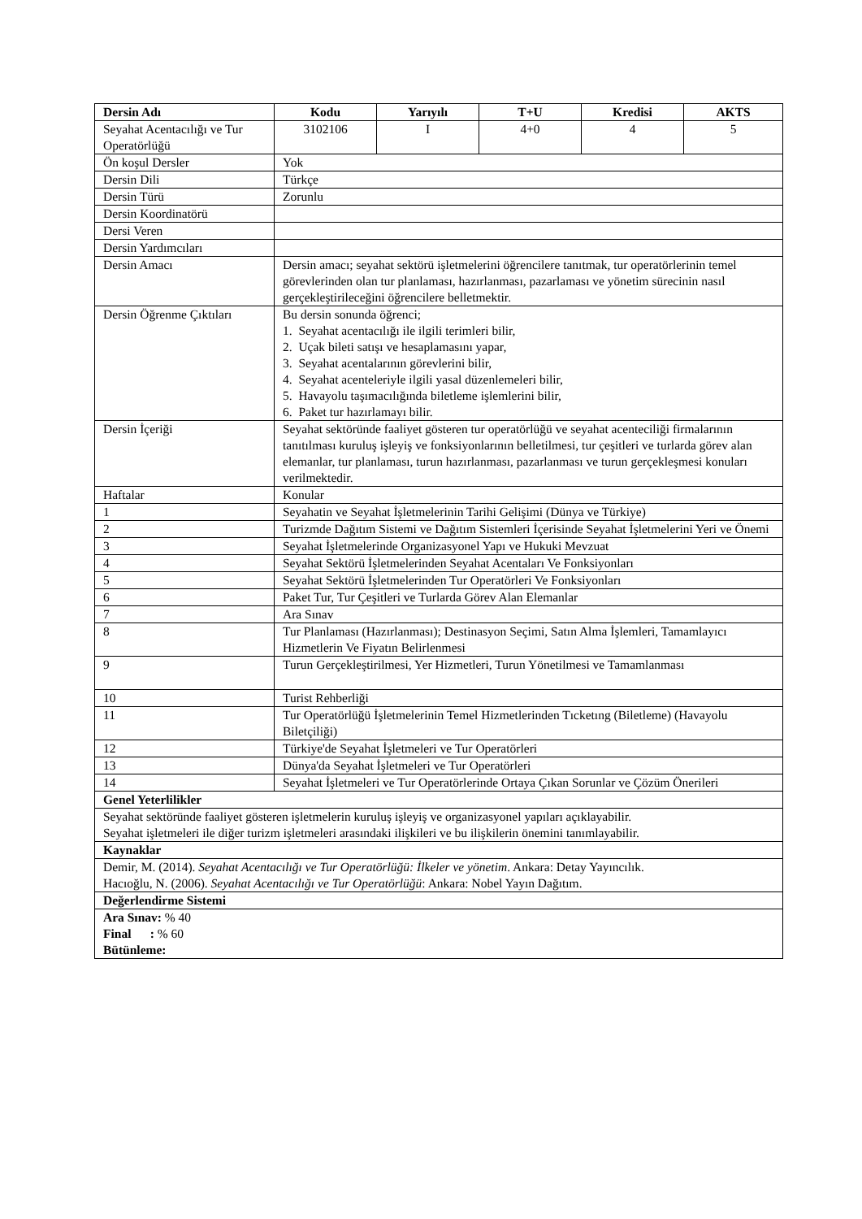| Dersin Adı | Kodu | Yarıyılı | T+U | Kredisi | AKTS |
| --- | --- | --- | --- | --- | --- |
| Seyahat Acentacılığı ve Tur Operatörlüğü | 3102106 | I | 4+0 | 4 | 5 |
| Ön koşul Dersler | Yok | | | | |
| Dersin Dili | Türkçe | | | | |
| Dersin Türü | Zorunlu | | | | |
| Dersin Koordinatörü | | | | | |
| Dersi Veren | | | | | |
| Dersin Yardımcıları | | | | | |
| Dersin Amacı | Dersin amacı; seyahat sektörü işletmelerini öğrencilere tanıtmak, tur operatörlerinin temel görevlerinden olan tur planlaması, hazırlanması, pazarlaması ve yönetim sürecinin nasıl gerçekleştirileceğini öğrencilere belletmektir. | | | | |
| Dersin Öğrenme Çıktıları | Bu dersin sonunda öğrenci; 1. Seyahat acentacılığı ile ilgili terimleri bilir, 2. Uçak bileti satışı ve hesaplamasını yapar, 3. Seyahat acentalarının görevlerini bilir, 4. Seyahat acenteleriyle ilgili yasal düzenlemeleri bilir, 5. Havayolu taşımacılığında biletleme işlemlerini bilir, 6. Paket tur hazırlamayı bilir. | | | | |
| Dersin İçeriği | Seyahat sektöründe faaliyet gösteren tur operatörlüğü ve seyahat acenteciliği firmalarının tanıtılması kuruluş işleyiş ve fonksiyonlarının belletilmesi, tur çeşitleri ve turlarda görev alan elemanlar, tur planlaması, turun hazırlanması, pazarlanması ve turun gerçekleşmesi konuları verilmektedir. | | | | |
| Haftalar | Konular | | | | |
| 1 | Seyahatin ve Seyahat İşletmelerinin Tarihi Gelişimi (Dünya ve Türkiye) | | | | |
| 2 | Turizmde Dağıtım Sistemi ve Dağıtım Sistemleri İçerisinde Seyahat İşletmelerini Yeri ve Önemi | | | | |
| 3 | Seyahat İşletmelerinde Organizasyonel Yapı ve Hukuki Mevzuat | | | | |
| 4 | Seyahat Sektörü İşletmelerinden Seyahat Acentaları Ve Fonksiyonları | | | | |
| 5 | Seyahat Sektörü İşletmelerinden Tur Operatörleri Ve Fonksiyonları | | | | |
| 6 | Paket Tur, Tur Çeşitleri ve Turlarda Görev Alan Elemanlar | | | | |
| 7 | Ara Sınav | | | | |
| 8 | Tur Planlaması (Hazırlanması); Destinasyon Seçimi, Satın Alma İşlemleri, Tamamlayıcı Hizmetlerin Ve Fiyatın Belirlenmesi | | | | |
| 9 | Turun Gerçekleştirilmesi, Yer Hizmetleri, Turun Yönetilmesi ve Tamamlanması | | | | |
| 10 | Turist Rehberliği | | | | |
| 11 | Tur Operatörlüğü İşletmelerinin Temel Hizmetlerinden Tıcketıng (Biletleme) (Havayolu Biletçiliği) | | | | |
| 12 | Türkiye'de Seyahat İşletmeleri ve Tur Operatörleri | | | | |
| 13 | Dünya'da Seyahat İşletmeleri ve Tur Operatörleri | | | | |
| 14 | Seyahat İşletmeleri ve Tur Operatörlerinde Ortaya Çıkan Sorunlar ve Çözüm Önerileri | | | | |
| Genel Yeterlilikler | | | | | |
| Seyahat sektöründe faaliyet gösteren işletmelerin kuruluş işleyiş ve organizasyonel yapıları açıklayabilir. Seyahat işletmeleri ile diğer turizm işletmeleri arasındaki ilişkileri ve bu ilişkilerin önemini tanımlayabilir. | | | | | |
| Kaynaklar | | | | | |
| Demir, M. (2014). Seyahat Acentacılığı ve Tur Operatörlüğü: İlkeler ve yönetim . Ankara: Detay Yayıncılık. Hacıoğlu, N. (2006). Seyahat Acentacılığı ve Tur Operatörlüğü : Ankara: Nobel Yayın Dağıtım. | | | | | |
| Değerlendirme Sistemi | | | | | |
| Ara Sınav: % 40 Final : % 60 Bütünleme: | | | | | |